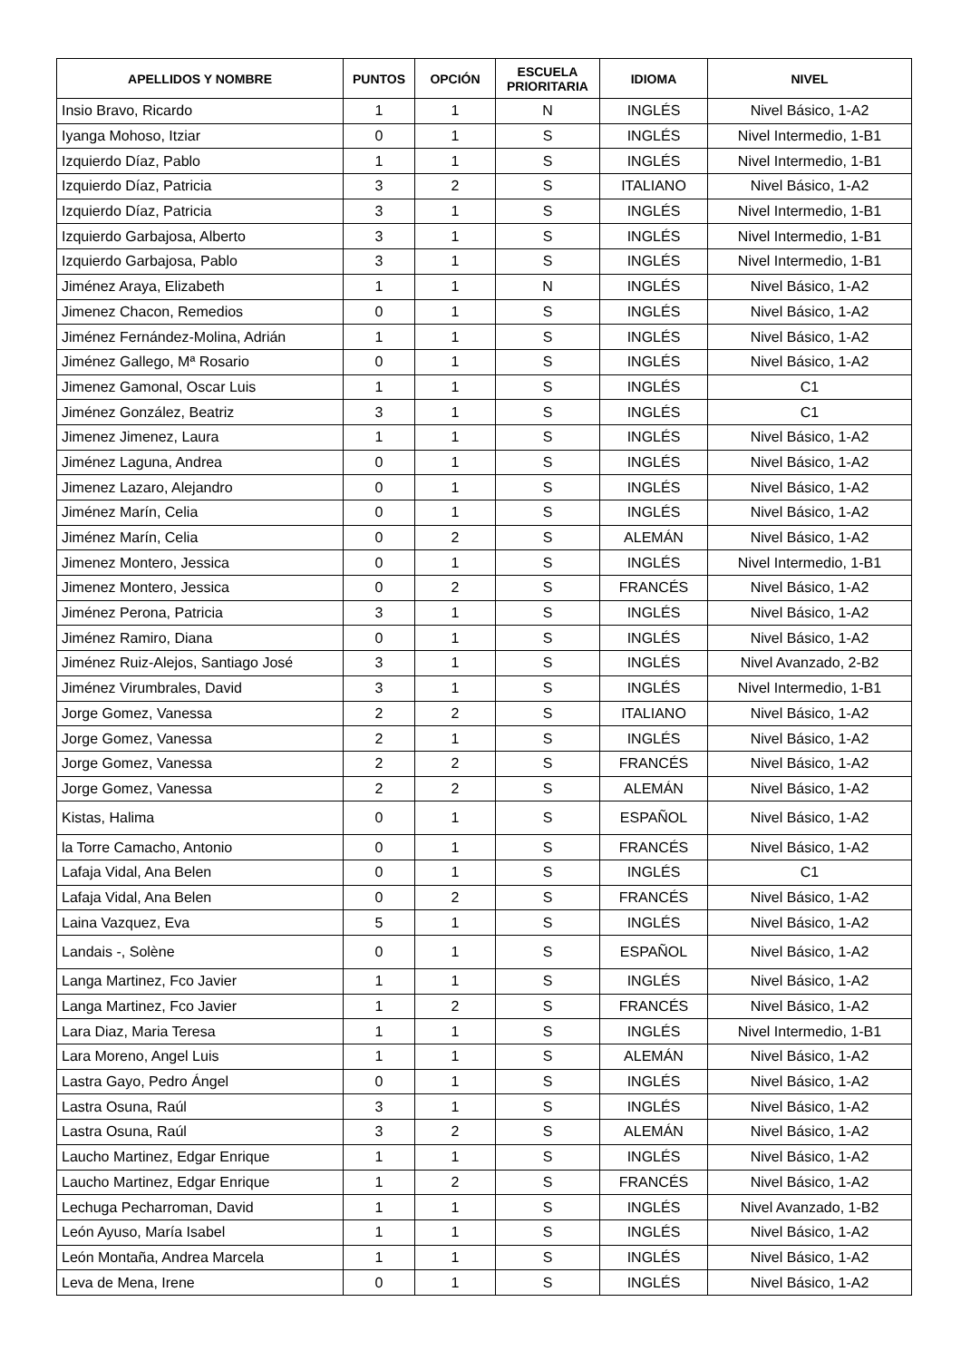| APELLIDOS Y NOMBRE | PUNTOS | OPCIÓN | ESCUELA PRIORITARIA | IDIOMA | NIVEL |
| --- | --- | --- | --- | --- | --- |
| Insio Bravo, Ricardo | 1 | 1 | N | INGLÉS | Nivel Básico, 1-A2 |
| Iyanga Mohoso, Itziar | 0 | 1 | S | INGLÉS | Nivel Intermedio, 1-B1 |
| Izquierdo Díaz, Pablo | 1 | 1 | S | INGLÉS | Nivel Intermedio, 1-B1 |
| Izquierdo Díaz, Patricia | 3 | 2 | S | ITALIANO | Nivel Básico, 1-A2 |
| Izquierdo Díaz, Patricia | 3 | 1 | S | INGLÉS | Nivel Intermedio, 1-B1 |
| Izquierdo Garbajosa, Alberto | 3 | 1 | S | INGLÉS | Nivel Intermedio, 1-B1 |
| Izquierdo Garbajosa, Pablo | 3 | 1 | S | INGLÉS | Nivel Intermedio, 1-B1 |
| Jiménez Araya, Elizabeth | 1 | 1 | N | INGLÉS | Nivel Básico, 1-A2 |
| Jimenez Chacon, Remedios | 0 | 1 | S | INGLÉS | Nivel Básico, 1-A2 |
| Jiménez Fernández-Molina, Adrián | 1 | 1 | S | INGLÉS | Nivel Básico, 1-A2 |
| Jiménez Gallego, Mª Rosario | 0 | 1 | S | INGLÉS | Nivel Básico, 1-A2 |
| Jimenez Gamonal, Oscar Luis | 1 | 1 | S | INGLÉS | C1 |
| Jiménez González, Beatriz | 3 | 1 | S | INGLÉS | C1 |
| Jimenez Jimenez, Laura | 1 | 1 | S | INGLÉS | Nivel Básico, 1-A2 |
| Jiménez Laguna, Andrea | 0 | 1 | S | INGLÉS | Nivel Básico, 1-A2 |
| Jimenez Lazaro, Alejandro | 0 | 1 | S | INGLÉS | Nivel Básico, 1-A2 |
| Jiménez Marín, Celia | 0 | 1 | S | INGLÉS | Nivel Básico, 1-A2 |
| Jiménez Marín, Celia | 0 | 2 | S | ALEMÁN | Nivel Básico, 1-A2 |
| Jimenez Montero, Jessica | 0 | 1 | S | INGLÉS | Nivel Intermedio, 1-B1 |
| Jimenez Montero, Jessica | 0 | 2 | S | FRANCÉS | Nivel Básico, 1-A2 |
| Jiménez Perona, Patricia | 3 | 1 | S | INGLÉS | Nivel Básico, 1-A2 |
| Jiménez Ramiro, Diana | 0 | 1 | S | INGLÉS | Nivel Básico, 1-A2 |
| Jiménez Ruiz-Alejos, Santiago José | 3 | 1 | S | INGLÉS | Nivel Avanzado, 2-B2 |
| Jiménez Virumbrales, David | 3 | 1 | S | INGLÉS | Nivel Intermedio, 1-B1 |
| Jorge Gomez, Vanessa | 2 | 2 | S | ITALIANO | Nivel Básico, 1-A2 |
| Jorge Gomez, Vanessa | 2 | 1 | S | INGLÉS | Nivel Básico, 1-A2 |
| Jorge Gomez, Vanessa | 2 | 2 | S | FRANCÉS | Nivel Básico, 1-A2 |
| Jorge Gomez, Vanessa | 2 | 2 | S | ALEMÁN | Nivel Básico, 1-A2 |
| Kistas, Halima | 0 | 1 | S | ESPAÑOL | Nivel Básico, 1-A2 |
| la Torre Camacho, Antonio | 0 | 1 | S | FRANCÉS | Nivel Básico, 1-A2 |
| Lafaja Vidal, Ana Belen | 0 | 1 | S | INGLÉS | C1 |
| Lafaja Vidal, Ana Belen | 0 | 2 | S | FRANCÉS | Nivel Básico, 1-A2 |
| Laina Vazquez, Eva | 5 | 1 | S | INGLÉS | Nivel Básico, 1-A2 |
| Landais -, Solène | 0 | 1 | S | ESPAÑOL | Nivel Básico, 1-A2 |
| Langa Martinez, Fco Javier | 1 | 1 | S | INGLÉS | Nivel Básico, 1-A2 |
| Langa Martinez, Fco Javier | 1 | 2 | S | FRANCÉS | Nivel Básico, 1-A2 |
| Lara Diaz, Maria Teresa | 1 | 1 | S | INGLÉS | Nivel Intermedio, 1-B1 |
| Lara Moreno, Angel Luis | 1 | 1 | S | ALEMÁN | Nivel Básico, 1-A2 |
| Lastra Gayo, Pedro Ángel | 0 | 1 | S | INGLÉS | Nivel Básico, 1-A2 |
| Lastra Osuna, Raúl | 3 | 1 | S | INGLÉS | Nivel Básico, 1-A2 |
| Lastra Osuna, Raúl | 3 | 2 | S | ALEMÁN | Nivel Básico, 1-A2 |
| Laucho Martinez, Edgar Enrique | 1 | 1 | S | INGLÉS | Nivel Básico, 1-A2 |
| Laucho Martinez, Edgar Enrique | 1 | 2 | S | FRANCÉS | Nivel Básico, 1-A2 |
| Lechuga Pecharroman, David | 1 | 1 | S | INGLÉS | Nivel Avanzado, 1-B2 |
| León Ayuso, María Isabel | 1 | 1 | S | INGLÉS | Nivel Básico, 1-A2 |
| León Montaña, Andrea Marcela | 1 | 1 | S | INGLÉS | Nivel Básico, 1-A2 |
| Leva de Mena, Irene | 0 | 1 | S | INGLÉS | Nivel Básico, 1-A2 |